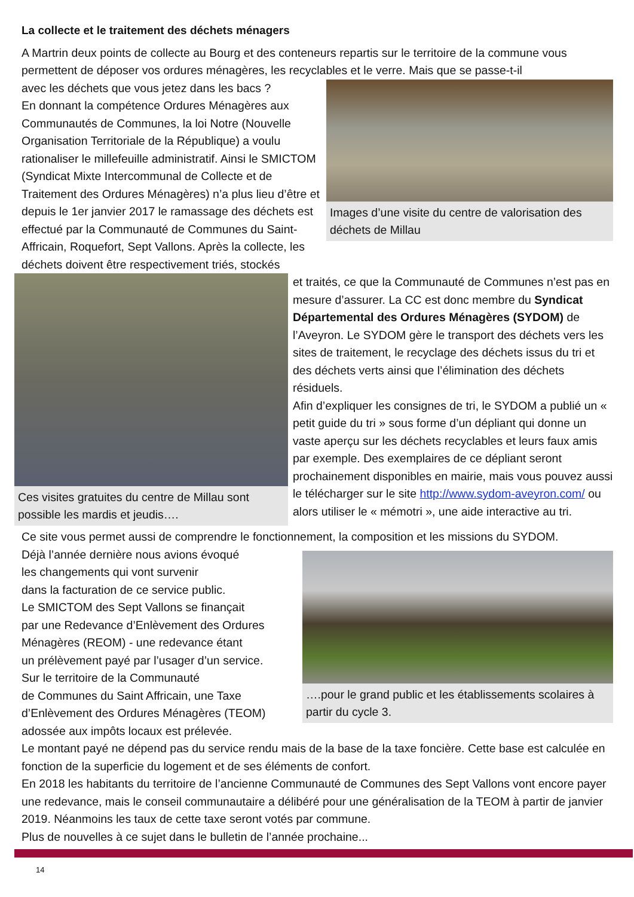La collecte et le traitement des déchets ménagers
A Martrin deux points de collecte au Bourg et des conteneurs repartis sur le territoire de la commune vous permettent de déposer vos ordures ménagères, les recyclables et le verre. Mais que se passe-t-il
Images d’une visite du centre de valorisation des déchets de Millau
avec les déchets que vous jetez dans les bacs ?
En donnant la compétence Ordures Ménagères aux Communautés de Communes, la loi Notre (Nouvelle Organisation Territoriale de la République) a voulu rationaliser le millefeuille administratif. Ainsi le SMICTOM (Syndicat Mixte Intercommunal de Collecte et de Traitement des Ordures Ménagères) n’a plus lieu d’être et depuis le 1er janvier 2017 le ramassage des déchets est effectué par la Communauté de Communes du Saint-Affricain, Roquefort, Sept Vallons. Après la collecte, les déchets doivent être respectivement triés, stockés
Ces visites gratuites du centre de Millau sont possible les mardis et jeudis….
et traités, ce que la Communauté de Communes n’est pas en mesure d’assurer. La CC est donc membre du Syndicat Départemental des Ordures Ménagères (SYDOM) de l’Aveyron. Le SYDOM gère le transport des déchets vers les sites de traitement, le recyclage des déchets issus du tri et des déchets verts ainsi que l’élimination des déchets résiduels.
Afin d’expliquer les consignes de tri, le SYDOM a publié un « petit guide du tri » sous forme d’un dépliant qui donne un vaste aperçu sur les déchets recyclables et leurs faux amis par exemple. Des exemplaires de ce dépliant seront prochainement disponibles en mairie, mais vous pouvez aussi le télécharger sur le site http://www.sydom-aveyron.com/ ou alors utiliser le « mémotri », une aide interactive au tri.
Ce site vous permet aussi de comprendre le fonctionnement, la composition et les missions du SYDOM.
….pour le grand public et les établissements scolaires à partir du cycle 3.
Déjà l’année dernière nous avions évoqué
les changements qui vont survenir
dans la facturation de ce service public.
Le SMICTOM des Sept Vallons se finançait
par une Redevance d’Enlèvement des Ordures Ménagères (REOM) - une redevance étant
un prélèvement payé par l’usager d’un service.
Sur le territoire de la Communauté
de Communes du Saint Affricain, une Taxe d’Enlèvement des Ordures Ménagères (TEOM) adossée aux impôts locaux est prélevée.
Le montant payé ne dépend pas du service rendu mais de la base de la taxe foncière. Cette base est calculée en fonction de la superficie du logement et de ses éléments de confort.
En 2018 les habitants du territoire de l’ancienne Communauté de Communes des Sept Vallons vont encore payer une redevance, mais le conseil communautaire a délibéré pour une généralisation de la TEOM à partir de janvier 2019. Néanmoins les taux de cette taxe seront votés par commune.
Plus de nouvelles à ce sujet dans le bulletin de l’année prochaine...
14